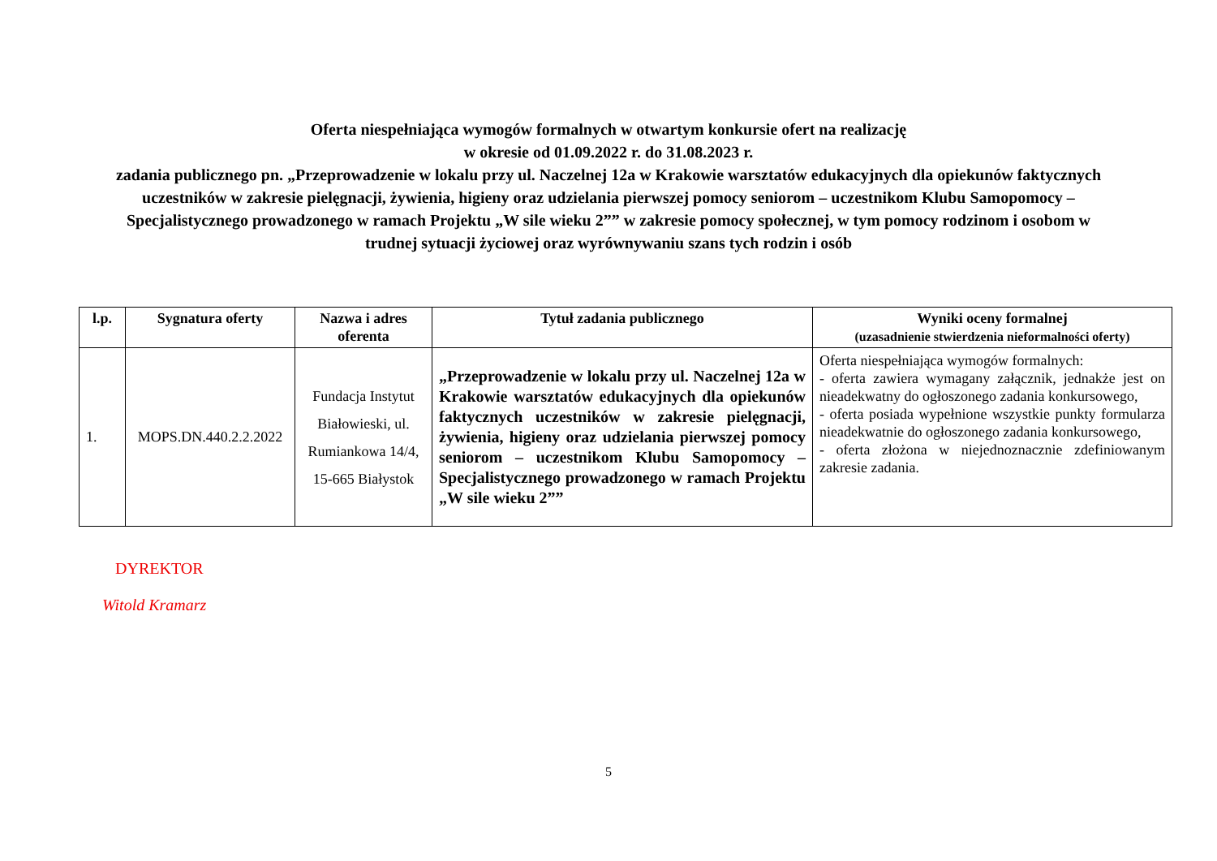Oferta niespełniająca wymogów formalnych w otwartym konkursie ofert na realizację
w okresie od 01.09.2022 r. do 31.08.2023 r.
zadania publicznego pn. „Przeprowadzenie w lokalu przy ul. Naczelnej 12a w Krakowie warsztatów edukacyjnych dla opiekunów faktycznych uczestników w zakresie pielęgnacji, żywienia, higieny oraz udzielania pierwszej pomocy seniorom – uczestnikom Klubu Samopomocy – Specjalistycznego prowadzonego w ramach Projektu „W sile wieku 2”” w zakresie pomocy społecznej, w tym pomocy rodzinom i osobom w trudnej sytuacji życiowej oraz wyrównywaniu szans tych rodzin i osób
| l.p. | Sygnatura oferty | Nazwa i adres oferenta | Tytuł zadania publicznego | Wyniki oceny formalnej (uzasadnienie stwierdzenia nieformalności oferty) |
| --- | --- | --- | --- | --- |
| 1. | MOPS.DN.440.2.2.2022 | Fundacja Instytut Białowieski, ul. Rumiankowa 14/4, 15-665 Białystok | „Przeprowadzenie w lokalu przy ul. Naczelnej 12a w Krakowie warsztatów edukacyjnych dla opiekunów faktycznych uczestników w zakresie pielęgnacji, żywienia, higieny oraz udzielania pierwszej pomocy seniorom – uczestnikom Klubu Samopomocy – Specjalistycznego prowadzonego w ramach Projektu „W sile wieku 2”” | Oferta niespełniająca wymogów formalnych: - oferta zawiera wymagany załącznik, jednakże jest on nieadekwatny do ogłoszonego zadania konkursowego, - oferta posiada wypełnione wszystkie punkty formularza nieadekwatnie do ogłoszonego zadania konkursowego, - oferta złożona w niejednoznacznie zdefiniowanym zakresie zadania. |
DYREKTOR
Witold Kramarz
5